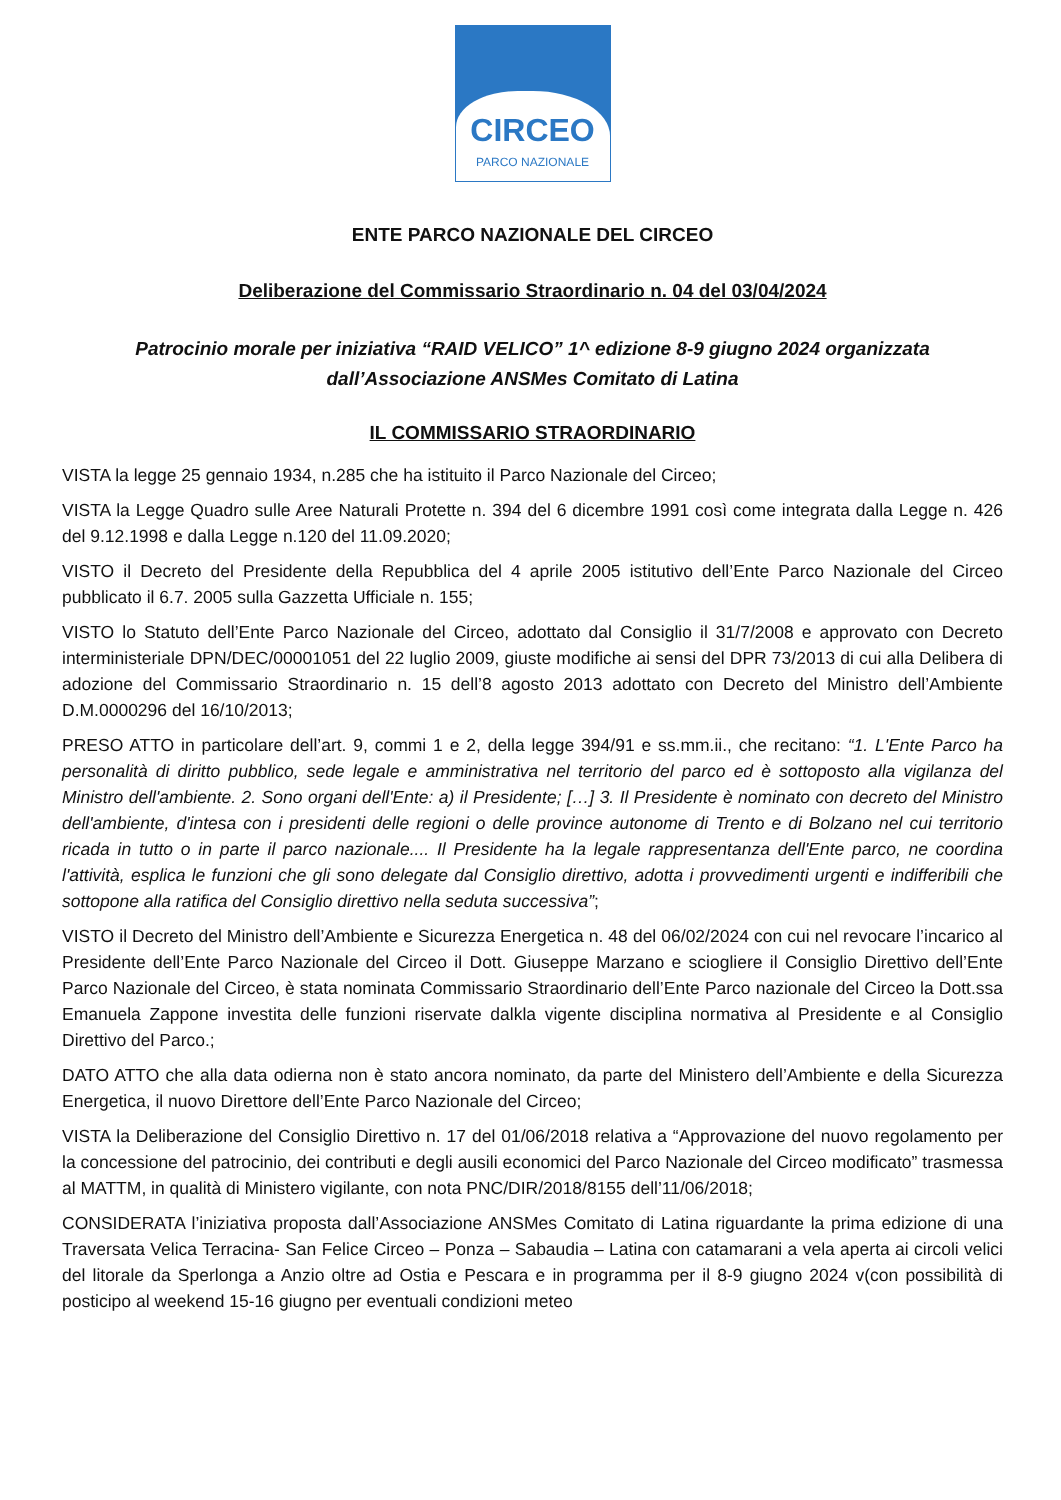CIRCEO
PARCO NAZIONALE
ENTE PARCO NAZIONALE DEL CIRCEO
Deliberazione del Commissario Straordinario n. 04 del 03/04/2024
Patrocinio morale per iniziativa “RAID VELICO” 1^ edizione 8-9 giugno 2024 organizzata dall’Associazione ANSMes Comitato di Latina
IL COMMISSARIO STRAORDINARIO
VISTA la legge 25 gennaio 1934, n.285 che ha istituito il Parco Nazionale del Circeo;
VISTA la Legge Quadro sulle Aree Naturali Protette n. 394 del 6 dicembre 1991 così come integrata dalla Legge n. 426 del 9.12.1998 e dalla Legge n.120 del 11.09.2020;
VISTO il Decreto del Presidente della Repubblica del 4 aprile 2005 istitutivo dell’Ente Parco Nazionale del Circeo pubblicato il 6.7. 2005 sulla Gazzetta Ufficiale n. 155;
VISTO lo Statuto dell’Ente Parco Nazionale del Circeo, adottato dal Consiglio il 31/7/2008 e approvato con Decreto interministeriale DPN/DEC/00001051 del 22 luglio 2009, giuste modifiche ai sensi del DPR 73/2013 di cui alla Delibera di adozione del Commissario Straordinario n. 15 dell’8 agosto 2013 adottato con Decreto del Ministro dell’Ambiente D.M.0000296 del 16/10/2013;
PRESO ATTO in particolare dell’art. 9, commi 1 e 2, della legge 394/91 e ss.mm.ii., che recitano: “1. L'Ente Parco ha personalità di diritto pubblico, sede legale e amministrativa nel territorio del parco ed è sottoposto alla vigilanza del Ministro dell'ambiente. 2. Sono organi dell'Ente: a) il Presidente; […] 3. Il Presidente è nominato con decreto del Ministro dell'ambiente, d'intesa con i presidenti delle regioni o delle province autonome di Trento e di Bolzano nel cui territorio ricada in tutto o in parte il parco nazionale.... Il Presidente ha la legale rappresentanza dell'Ente parco, ne coordina l'attività, esplica le funzioni che gli sono delegate dal Consiglio direttivo, adotta i provvedimenti urgenti e indifferibili che sottopone alla ratifica del Consiglio direttivo nella seduta successiva”;
VISTO il Decreto del Ministro dell’Ambiente e Sicurezza Energetica n. 48 del 06/02/2024 con cui nel revocare l’incarico al Presidente dell’Ente Parco Nazionale del Circeo il Dott. Giuseppe Marzano e sciogliere il Consiglio Direttivo dell’Ente Parco Nazionale del Circeo, è stata nominata Commissario Straordinario dell’Ente Parco nazionale del Circeo la Dott.ssa Emanuela Zappone investita delle funzioni riservate dalkla vigente disciplina normativa al Presidente e al Consiglio Direttivo del Parco.;
DATO ATTO che alla data odierna non è stato ancora nominato, da parte del Ministero dell’Ambiente e della Sicurezza Energetica, il nuovo Direttore dell’Ente Parco Nazionale del Circeo;
VISTA la Deliberazione del Consiglio Direttivo n. 17 del 01/06/2018 relativa a “Approvazione del nuovo regolamento per la concessione del patrocinio, dei contributi e degli ausili economici del Parco Nazionale del Circeo modificato” trasmessa al MATTM, in qualità di Ministero vigilante, con nota PNC/DIR/2018/8155 dell’11/06/2018;
CONSIDERATA l’iniziativa proposta dall’Associazione ANSMes Comitato di Latina riguardante la prima edizione di una Traversata Velica Terracina- San Felice Circeo – Ponza – Sabaudia – Latina con catamarani a vela aperta ai circoli velici del litorale da Sperlonga a Anzio oltre ad Ostia e Pescara e in programma per il 8-9 giugno 2024 v(con possibilità di posticipo al weekend 15-16 giugno per eventuali condizioni meteo